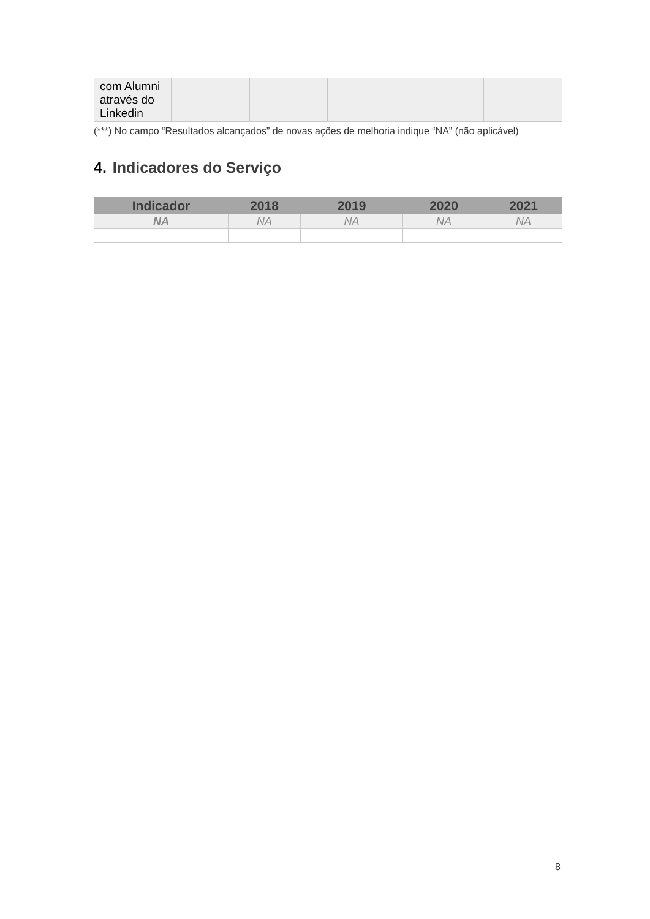| com Alumni através do Linkedin | | | | | |
(***) No campo “Resultados alcançados” de novas ações de melhoria indique “NA” (não aplicável)
4. Indicadores do Serviço
| Indicador | 2018 | 2019 | 2020 | 2021 |
| --- | --- | --- | --- | --- |
| NA | NA | NA | NA | NA |
8